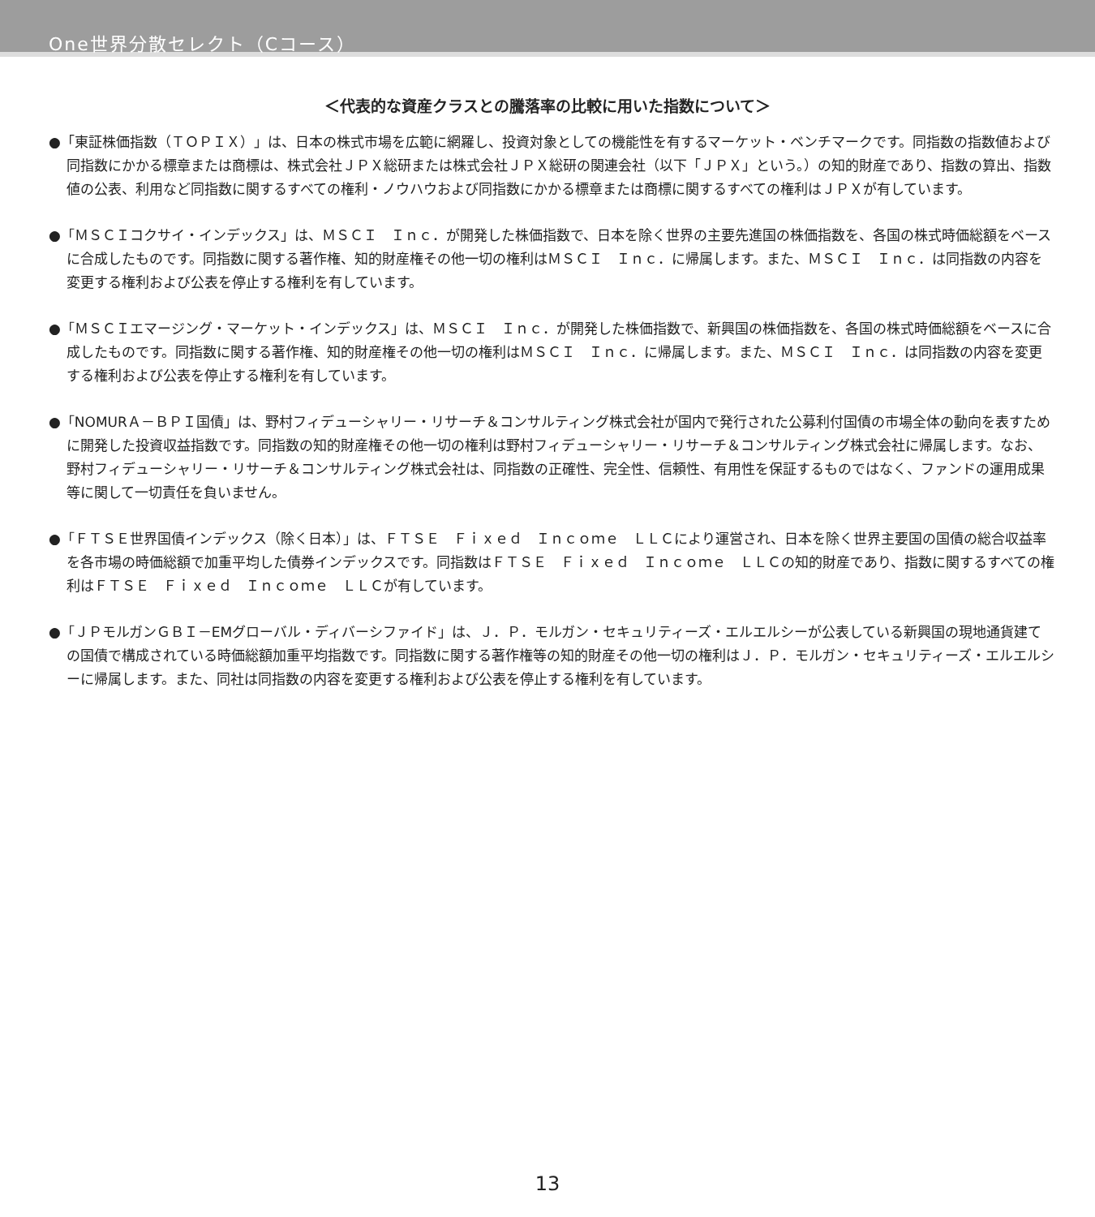One世界分散セレクト（Cコース）
＜代表的な資産クラスとの騰落率の比較に用いた指数について＞
●「東証株価指数（ＴＯＰＩＸ）」は、日本の株式市場を広範に網羅し、投資対象としての機能性を有するマーケット・ベンチマークです。同指数の指数値および同指数にかかる標章または商標は、株式会社ＪＰＸ総研または株式会社ＪＰＸ総研の関連会社（以下「ＪＰＸ」という。）の知的財産であり、指数の算出、指数値の公表、利用など同指数に関するすべての権利・ノウハウおよび同指数にかかる標章または商標に関するすべての権利はＪＰＸが有しています。
●「ＭＳＣＩコクサイ・インデックス」は、ＭＳＣＩ　Ｉｎｃ．が開発した株価指数で、日本を除く世界の主要先進国の株価指数を、各国の株式時価総額をベースに合成したものです。同指数に関する著作権、知的財産権その他一切の権利はＭＳＣＩ　Ｉｎｃ．に帰属します。また、ＭＳＣＩ　Ｉｎｃ．は同指数の内容を変更する権利および公表を停止する権利を有しています。
●「ＭＳＣＩエマージング・マーケット・インデックス」は、ＭＳＣＩ　Ｉｎｃ．が開発した株価指数で、新興国の株価指数を、各国の株式時価総額をベースに合成したものです。同指数に関する著作権、知的財産権その他一切の権利はＭＳＣＩ　Ｉｎｃ．に帰属します。また、ＭＳＣＩ　Ｉｎｃ．は同指数の内容を変更する権利および公表を停止する権利を有しています。
●「NOMURＡ－ＢＰＩ国債」は、野村フィデューシャリー・リサーチ＆コンサルティング株式会社が国内で発行された公募利付国債の市場全体の動向を表すために開発した投資収益指数です。同指数の知的財産権その他一切の権利は野村フィデューシャリー・リサーチ＆コンサルティング株式会社に帰属します。なお、野村フィデューシャリー・リサーチ＆コンサルティング株式会社は、同指数の正確性、完全性、信頼性、有用性を保証するものではなく、ファンドの運用成果等に関して一切責任を負いません。
●「ＦＴＳＥ世界国債インデックス（除く日本）」は、ＦＴＳＥ　Ｆｉｘｅｄ　Ｉｎｃｏｍｅ　ＬＬＣにより運営され、日本を除く世界主要国の国債の総合収益率を各市場の時価総額で加重平均した債券インデックスです。同指数はＦＴＳＥ　Ｆｉｘｅｄ　Ｉｎｃｏｍｅ　ＬＬＣの知的財産であり、指数に関するすべての権利はＦＴＳＥ　Ｆｉｘｅｄ　Ｉｎｃｏｍｅ　ＬＬＣが有しています。
●「ＪＰモルガンＧＢＩ－EMグローバル・ディバーシファイド」は、Ｊ．Ｐ．モルガン・セキュリティーズ・エルエルシーが公表している新興国の現地通貨建ての国債で構成されている時価総額加重平均指数です。同指数に関する著作権等の知的財産その他一切の権利はＪ．Ｐ．モルガン・セキュリティーズ・エルエルシーに帰属します。また、同社は同指数の内容を変更する権利および公表を停止する権利を有しています。
13